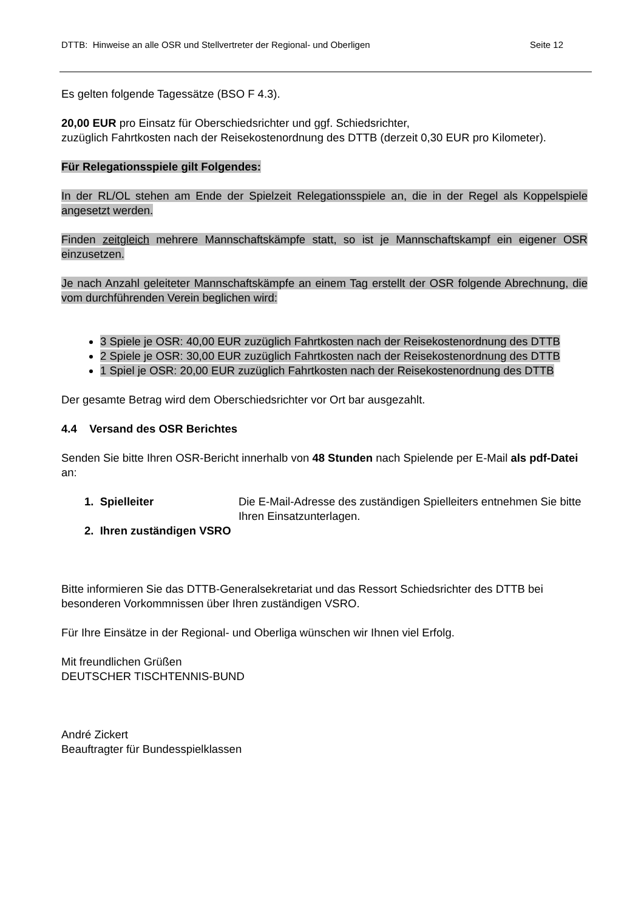DTTB: Hinweise an alle OSR und Stellvertreter der Regional- und Oberligen Seite 12
Es gelten folgende Tagessätze (BSO F 4.3).
20,00 EUR pro Einsatz für Oberschiedsrichter und ggf. Schiedsrichter,
zuzüglich Fahrtkosten nach der Reisekostenordnung des DTTB (derzeit 0,30 EUR pro Kilometer).
Für Relegationsspiele gilt Folgendes:
In der RL/OL stehen am Ende der Spielzeit Relegationsspiele an, die in der Regel als Koppelspiele angesetzt werden.
Finden zeitgleich mehrere Mannschaftskämpfe statt, so ist je Mannschaftskampf ein eigener OSR einzusetzen.
Je nach Anzahl geleiteter Mannschaftskämpfe an einem Tag erstellt der OSR folgende Abrechnung, die vom durchführenden Verein beglichen wird:
3 Spiele je OSR: 40,00 EUR zuzüglich Fahrtkosten nach der Reisekostenordnung des DTTB
2 Spiele je OSR: 30,00 EUR zuzüglich Fahrtkosten nach der Reisekostenordnung des DTTB
1 Spiel je OSR: 20,00 EUR zuzüglich Fahrtkosten nach der Reisekostenordnung des DTTB
Der gesamte Betrag wird dem Oberschiedsrichter vor Ort bar ausgezahlt.
4.4 Versand des OSR Berichtes
Senden Sie bitte Ihren OSR-Bericht innerhalb von 48 Stunden nach Spielende per E-Mail als pdf-Datei an:
1. Spielleiter Die E-Mail-Adresse des zuständigen Spielleiters entnehmen Sie bitte Ihren Einsatzunterlagen.
2. Ihren zuständigen VSRO
Bitte informieren Sie das DTTB-Generalsekretariat und das Ressort Schiedsrichter des DTTB bei besonderen Vorkommnissen über Ihren zuständigen VSRO.
Für Ihre Einsätze in der Regional- und Oberliga wünschen wir Ihnen viel Erfolg.
Mit freundlichen Grüßen
DEUTSCHER TISCHTENNIS-BUND
André Zickert
Beauftragter für Bundesspielklassen